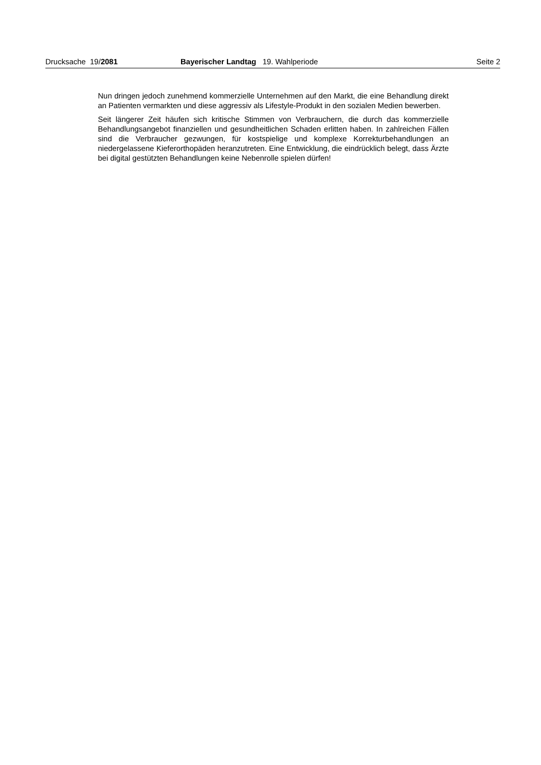Drucksache 19/2081 Bayerischer Landtag 19. Wahlperiode Seite 2
Nun dringen jedoch zunehmend kommerzielle Unternehmen auf den Markt, die eine Behandlung direkt an Patienten vermarkten und diese aggressiv als Lifestyle-Produkt in den sozialen Medien bewerben.
Seit längerer Zeit häufen sich kritische Stimmen von Verbrauchern, die durch das kommerzielle Behandlungsangebot finanziellen und gesundheitlichen Schaden erlitten haben. In zahlreichen Fällen sind die Verbraucher gezwungen, für kostspielige und komplexe Korrekturbehandlungen an niedergelassene Kieferorthopäden heranzutreten. Eine Entwicklung, die eindrücklich belegt, dass Ärzte bei digital gestützten Behandlungen keine Nebenrolle spielen dürfen!